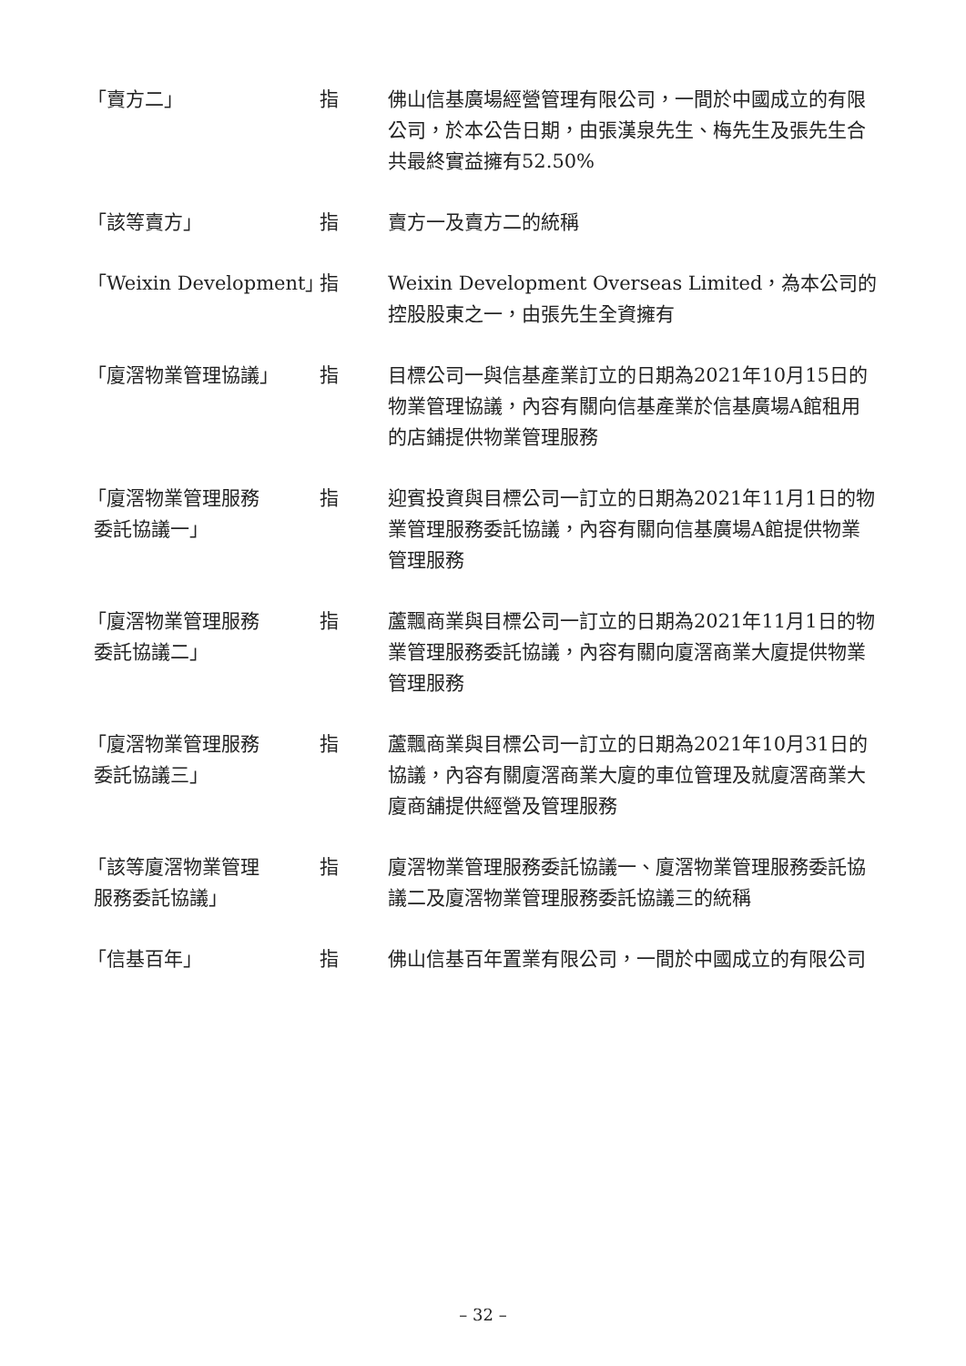| 「賣方二」 | 指 | 佛山信基廣場經營管理有限公司，一間於中國成立的有限公司，於本公告日期，由張漢泉先生、梅先生及張先生合共最終實益擁有52.50% |
| 「該等賣方」 | 指 | 賣方一及賣方二的統稱 |
| 「Weixin Development」 | 指 | Weixin Development Overseas Limited，為本公司的控股股東之一，由張先生全資擁有 |
| 「廈滘物業管理協議」 | 指 | 目標公司一與信基產業訂立的日期為2021年10月15日的物業管理協議，內容有關向信基產業於信基廣場A館租用的店鋪提供物業管理服務 |
| 「廈滘物業管理服務 委託協議一」 | 指 | 迎賓投資與目標公司一訂立的日期為2021年11月1日的物業管理服務委託協議，內容有關向信基廣場A館提供物業管理服務 |
| 「廈滘物業管理服務 委託協議二」 | 指 | 蘆飄商業與目標公司一訂立的日期為2021年11月1日的物業管理服務委託協議，內容有關向廈滘商業大廈提供物業管理服務 |
| 「廈滘物業管理服務 委託協議三」 | 指 | 蘆飄商業與目標公司一訂立的日期為2021年10月31日的協議，內容有關廈滘商業大廈的車位管理及就廈滘商業大廈商舖提供經營及管理服務 |
| 「該等廈滘物業管理 服務委託協議」 | 指 | 廈滘物業管理服務委託協議一、廈滘物業管理服務委託協議二及廈滘物業管理服務委託協議三的統稱 |
| 「信基百年」 | 指 | 佛山信基百年置業有限公司，一間於中國成立的有限公司 |
– 32 –